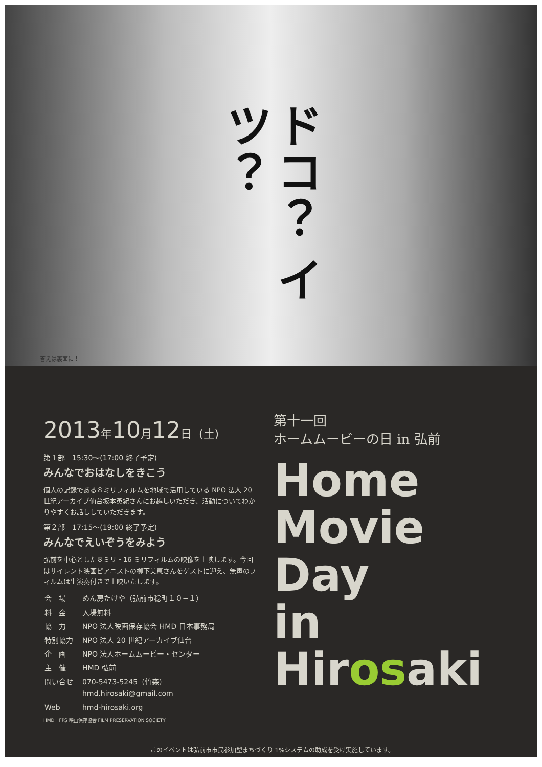ドコ？ イツ？
答えは裏面に！
2013年10月12日 (土)
第１部　15:30〜(17:00 終了予定)
みんなでおはなしをきこう
個人の記録である８ミリフィルムを地域で活用している NPO 法人 20 世紀アーカイブ仙台坂本英紀さんにお越しいただき、活動についてわかりやすくお話ししていただきます。
第２部　17:15〜(19:00 終了予定)
みんなでえいぞうをみよう
弘前を中心とした８ミリ・16 ミリフィルムの映像を上映します。今回はサイレント映画ピアニストの柳下美恵さんをゲストに迎え、無声のフィルムは生演奏付きで上映いたします。
| 会 場 | めん房たけや（弘前市稔町１０−１） |
| 料 金 | 入場無料 |
| 協 力 | NPO 法人映画保存協会 HMD 日本事務局 |
| 特別協力 | NPO 法人 20 世紀アーカイブ仙台 |
| 企 画 | NPO 法人ホームムービー・センター |
| 主 催 | HMD 弘前 |
| 問い合せ | 070-5473-5245（竹森） hmd.hirosaki@gmail.com |
| Web | hmd-hirosaki.org |
HMD　FPS 映画保存協会 FILM PRESERVATION SOCIETY
第十一回
ホームムービーの日 in 弘前
Home
Movie
Day
in
Hirosaki
このイベントは弘前市市民参加型まちづくり 1%システムの助成を受け実施しています。